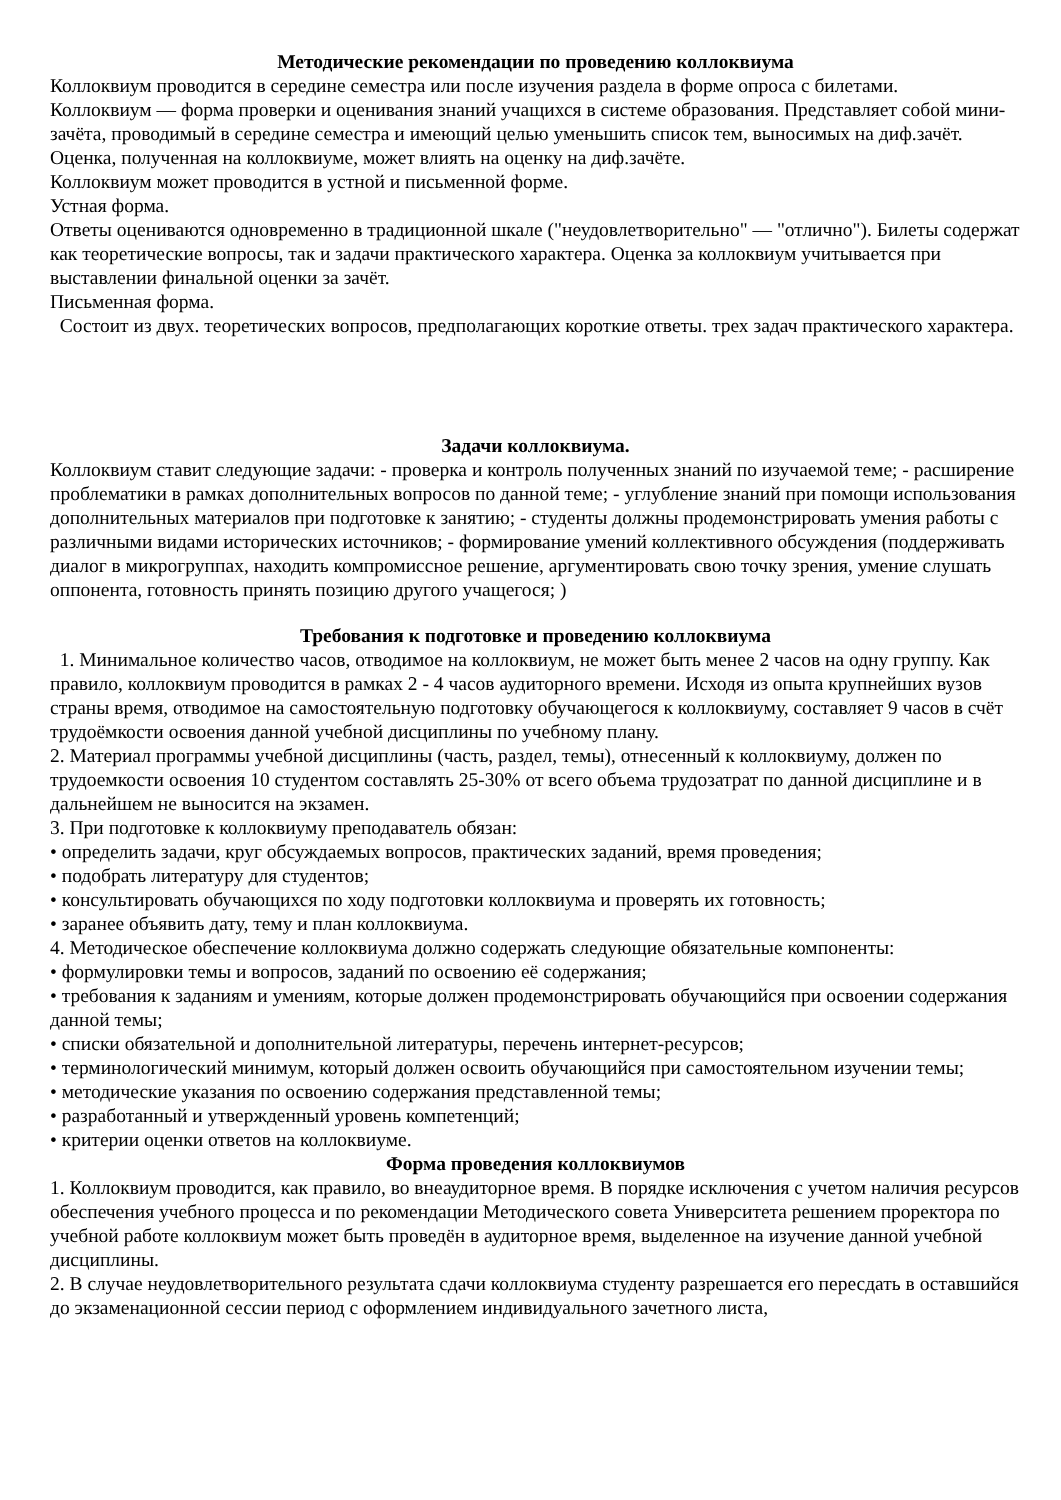Методические рекомендации по проведению коллоквиума
Коллоквиум проводится в середине семестра или после изучения раздела в форме опроса с билетами.
Коллоквиум — форма проверки и оценивания знаний учащихся в системе образования. Представляет собой мини-зачёта, проводимый в середине семестра и имеющий целью уменьшить список тем, выносимых на диф.зачёт. Оценка, полученная на коллоквиуме, может влиять на оценку на диф.зачёте.
Коллоквиум может проводится в устной и письменной форме.
Устная форма.
Ответы оцениваются одновременно в традиционной шкале ("неудовлетворительно" — "отлично"). Билеты содержат как теоретические вопросы, так и задачи практического характера. Оценка за коллоквиум учитывается при выставлении финальной оценки за зачёт.
Письменная форма.
Состоит из двух. теоретических вопросов, предполагающих короткие ответы. трех задач практического характера.
Задачи коллоквиума.
Коллоквиум ставит следующие задачи: - проверка и контроль полученных знаний по изучаемой теме; - расширение проблематики в рамках дополнительных вопросов по данной теме; - углубление знаний при помощи использования дополнительных материалов при подготовке к занятию; - студенты должны продемонстрировать умения работы с различными видами исторических источников; - формирование умений коллективного обсуждения (поддерживать диалог в микрогруппах, находить компромиссное решение, аргументировать свою точку зрения, умение слушать оппонента, готовность принять позицию другого учащегося; )
Требования к подготовке и проведению коллоквиума
1. Минимальное количество часов, отводимое на коллоквиум, не может быть менее 2 часов на одну группу. Как правило, коллоквиум проводится в рамках 2 - 4 часов аудиторного времени. Исходя из опыта крупнейших вузов страны время, отводимое на самостоятельную подготовку обучающегося к коллоквиуму, составляет 9 часов в счёт трудоёмкости освоения данной учебной дисциплины по учебному плану.
2. Материал программы учебной дисциплины (часть, раздел, темы), отнесенный к коллоквиуму, должен по трудоемкости освоения 10 студентом составлять 25-30% от всего объема трудозатрат по данной дисциплине и в дальнейшем не выносится на экзамен.
3. При подготовке к коллоквиуму преподаватель обязан:
• определить задачи, круг обсуждаемых вопросов, практических заданий, время проведения;
• подобрать литературу для студентов;
• консультировать обучающихся по ходу подготовки коллоквиума и проверять их готовность;
• заранее объявить дату, тему и план коллоквиума.
4. Методическое обеспечение коллоквиума должно содержать следующие обязательные компоненты:
• формулировки темы и вопросов, заданий по освоению её содержания;
• требования к заданиям и умениям, которые должен продемонстрировать обучающийся при освоении содержания данной темы;
• списки обязательной и дополнительной литературы, перечень интернет-ресурсов;
• терминологический минимум, который должен освоить обучающийся при самостоятельном изучении темы;
• методические указания по освоению содержания представленной темы;
• разработанный и утвержденный уровень компетенций;
• критерии оценки ответов на коллоквиуме.
Форма проведения коллоквиумов
1. Коллоквиум проводится, как правило, во внеаудиторное время. В порядке исключения с учетом наличия ресурсов обеспечения учебного процесса и по рекомендации Методического совета Университета решением проректора по учебной работе коллоквиум может быть проведён в аудиторное время, выделенное на изучение данной учебной дисциплины.
2. В случае неудовлетворительного результата сдачи коллоквиума студенту разрешается его пересдать в оставшийся до экзаменационной сессии период с оформлением индивидуального зачетного листа,